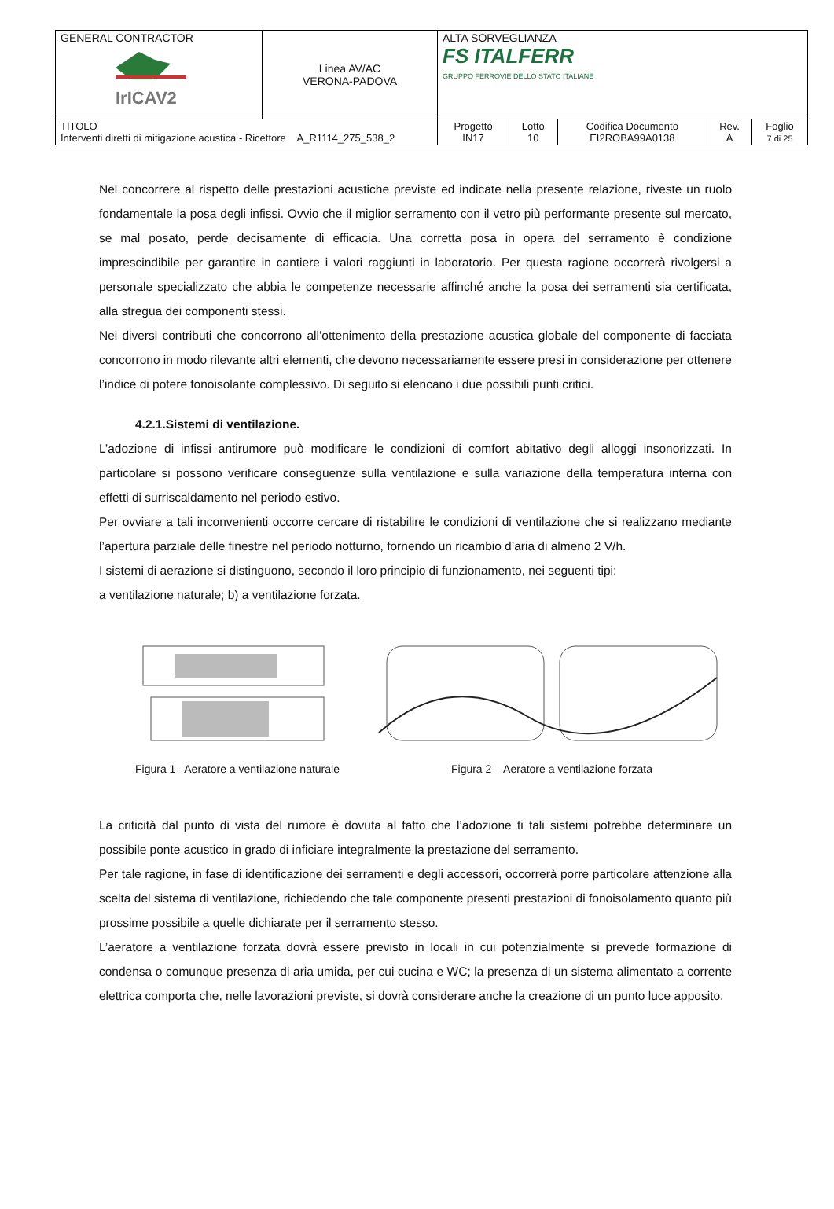| GENERAL CONTRACTOR IrICAV2 | Linea AV/AC VERONA-PADOVA | ALTA SORVEGLIANZA FS ITALFERR GRUPPO FERROVIE DELLO STATO ITALIANE | | | | |
| TITOLO Interventi diretti di mitigazione acustica - Ricettore A_R1114_275_538_2 | | Progetto IN17 | Lotto 10 | Codifica Documento EI2ROBA99A0138 | Rev. A | Foglio 7 di 25 |
Nel concorrere al rispetto delle prestazioni acustiche previste ed indicate nella presente relazione, riveste un ruolo fondamentale la posa degli infissi. Ovvio che il miglior serramento con il vetro più performante presente sul mercato, se mal posato, perde decisamente di efficacia. Una corretta posa in opera del serramento è condizione imprescindibile per garantire in cantiere i valori raggiunti in laboratorio. Per questa ragione occorrerà rivolgersi a personale specializzato che abbia le competenze necessarie affinché anche la posa dei serramenti sia certificata, alla stregua dei componenti stessi.
Nei diversi contributi che concorrono all’ottenimento della prestazione acustica globale del componente di facciata concorrono in modo rilevante altri elementi, che devono necessariamente essere presi in considerazione per ottenere l’indice di potere fonoisolante complessivo. Di seguito si elencano i due possibili punti critici.
4.2.1.Sistemi di ventilazione.
L’adozione di infissi antirumore può modificare le condizioni di comfort abitativo degli alloggi insonorizzati. In particolare si possono verificare conseguenze sulla ventilazione e sulla variazione della temperatura interna con effetti di surriscaldamento nel periodo estivo.
Per ovviare a tali inconvenienti occorre cercare di ristabilire le condizioni di ventilazione che si realizzano mediante l’apertura parziale delle finestre nel periodo notturno, fornendo un ricambio d’aria di almeno 2 V/h.
I sistemi di aerazione si distinguono, secondo il loro principio di funzionamento, nei seguenti tipi:
a ventilazione naturale; b) a ventilazione forzata.
Figura 1– Aeratore a ventilazione naturale
Figura 2 – Aeratore a ventilazione forzata
La criticità dal punto di vista del rumore è dovuta al fatto che l’adozione ti tali sistemi potrebbe determinare un possibile ponte acustico in grado di inficiare integralmente la prestazione del serramento.
Per tale ragione, in fase di identificazione dei serramenti e degli accessori, occorrerà porre particolare attenzione alla scelta del sistema di ventilazione, richiedendo che tale componente presenti prestazioni di fonoisolamento quanto più prossime possibile a quelle dichiarate per il serramento stesso.
L’aeratore a ventilazione forzata dovrà essere previsto in locali in cui potenzialmente si prevede formazione di condensa o comunque presenza di aria umida, per cui cucina e WC; la presenza di un sistema alimentato a corrente elettrica comporta che, nelle lavorazioni previste, si dovrà considerare anche la creazione di un punto luce apposito.